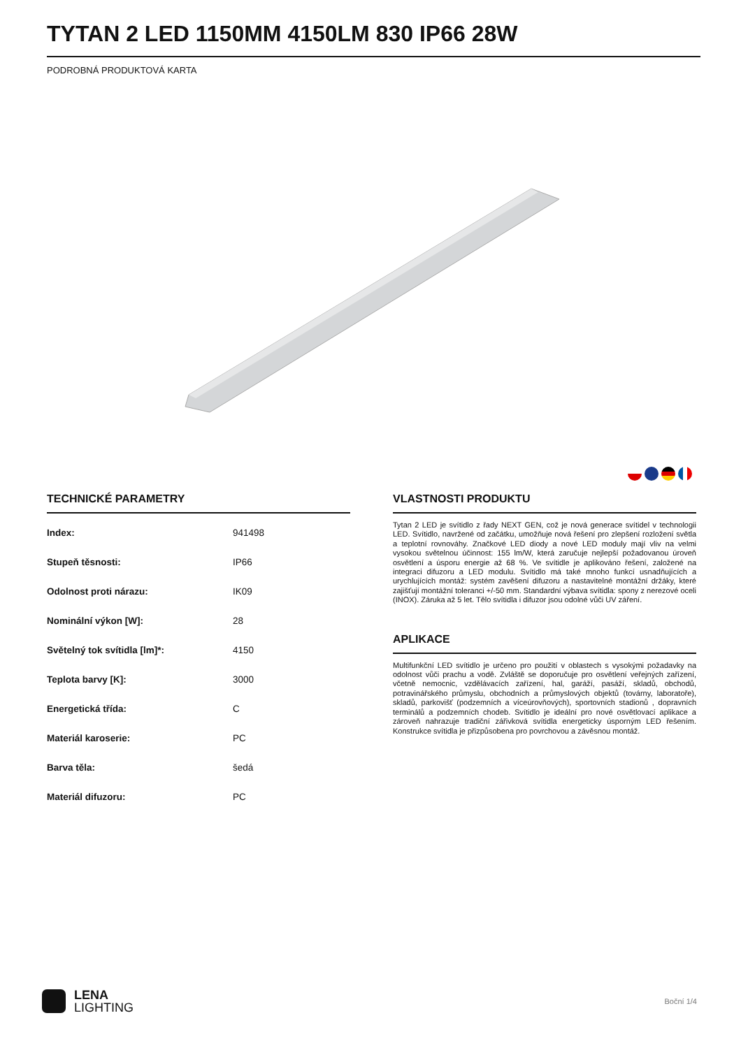TYTAN 2 LED 1150MM 4150LM 830 IP66 28W
PODROBNÁ PRODUKTOVÁ KARTA
TECHNICKÉ PARAMETRY
| Index: | 941498 |
| Stupeň těsnosti: | IP66 |
| Odolnost proti nárazu: | IK09 |
| Nominální výkon [W]: | 28 |
| Světelný tok svítidla [lm]*: | 4150 |
| Teplota barvy [K]: | 3000 |
| Energetická třída: | C |
| Materiál karoserie: | PC |
| Barva těla: | šedá |
| Materiál difuzoru: | PC |
VLASTNOSTI PRODUKTU
Tytan 2 LED je svítidlo z řady NEXT GEN, což je nová generace svítidel v technologii LED. Svítidlo, navržené od začátku, umožňuje nová řešení pro zlepšení rozložení světla a teplotní rovnováhy. Značkové LED diody a nové LED moduly mají vliv na velmi vysokou světelnou účinnost: 155 lm/W, která zaručuje nejlepší požadovanou úroveň osvětlení a úsporu energie až 68 %. Ve svítidle je aplikováno řešení, založené na integraci difuzoru a LED modulu. Svítidlo má také mnoho funkcí usnadňujících a urychlujících montáž: systém zavěšení difuzoru a nastavitelné montážní držáky, které zajišťují montážní toleranci +/-50 mm. Standardní výbava svítidla: spony z nerezové oceli (INOX). Záruka až 5 let. Tělo svítidla i difuzor jsou odolné vůči UV záření.
APLIKACE
Multifunkční LED svítidlo je určeno pro použití v oblastech s vysokými požadavky na odolnost vůči prachu a vodě. Zvláště se doporučuje pro osvětlení veřejných zařízení, včetně nemocnic, vzdělávacích zařízení, hal, garáží, pasáží, skladů, obchodů, potravinářského průmyslu, obchodních a průmyslových objektů (továrny, laboratoře), skladů, parkovišť (podzemních a víceúrovňových), sportovních stadionů , dopravních terminálů a podzemních chodeb. Svítidlo je ideální pro nové osvětlovací aplikace a zároveň nahrazuje tradiční zářivková svítidla energeticky úsporným LED řešením. Konstrukce svítidla je přizpůsobena pro povrchovou a závěsnou montáž.
LENA
LIGHTING
Boční 1/4